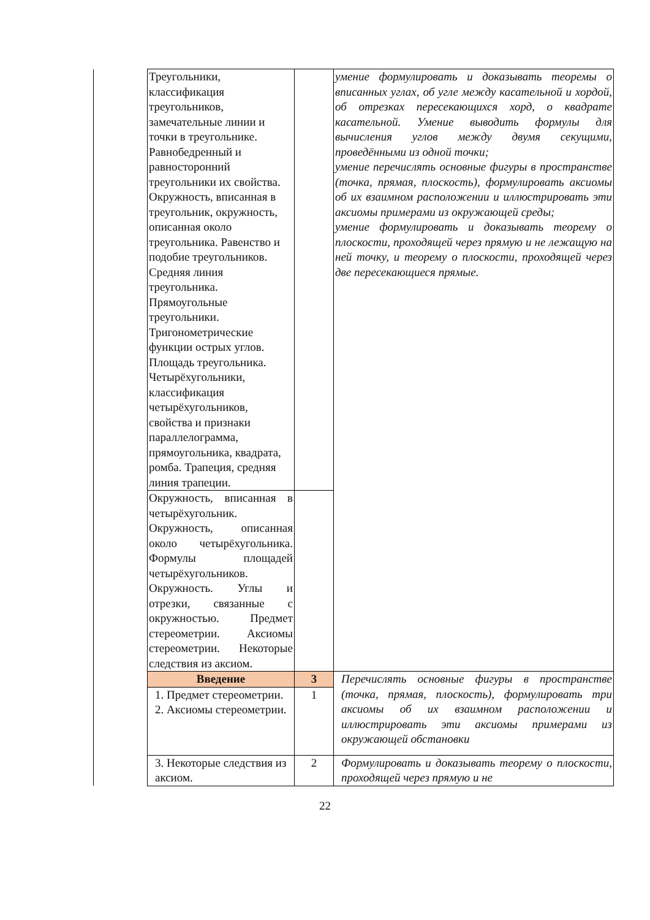| | Треугольники, классификация треугольников, замечательные линии и точки в треугольнике. Равнобедренный и равносторонний треугольники их свойства. Окружность, вписанная в треугольник, окружность, описанная около треугольника. Равенство и подобие треугольников. Средняя линия треугольника. Прямоугольные треугольники. Тригонометрические функции острых углов. Площадь треугольника. Четырёхугольники, классификация четырёхугольников, свойства и признаки параллелограмма, прямоугольника, квадрата, ромба. Трапеция, средняя линия трапеции. | | умение формулировать и доказывать теоремы о вписанных углах, об угле между касательной и хордой, об отрезках пересекающихся хорд, о квадрате касательной. Умение выводить формулы для вычисления углов между двумя секущими, проведёнными из одной точки; умение перечислять основные фигуры в пространстве (точка, прямая, плоскость), формулировать аксиомы об их взаимном расположении и иллюстрировать эти аксиомы примерами из окружающей среды; умение формулировать и доказывать теорему о плоскости, проходящей через прямую и не лежащую на ней точку, и теорему о плоскости, проходящей через две пересекающиеся прямые. |
| | Окружность, вписанная в четырёхугольник. Окружность, описанная около четырёхугольника. Формулы площадей четырёхугольников. Окружность. Углы и отрезки, связанные с окружностью. Предмет стереометрии. Аксиомы стереометрии. Некоторые следствия из аксиом. | | |
| | Введение | 3 | Перечислять основные фигуры в пространстве (точка, прямая, плоскость), формулировать три аксиомы об их взаимном расположении и иллюстрировать эти аксиомы примерами из окружающей обстановки |
| | 1. Предмет стереометрии. 2. Аксиомы стереометрии. | 1 | |
| | 3. Некоторые следствия из аксиом. | 2 | Формулировать и доказывать теорему о плоскости, проходящей через прямую и не |
22